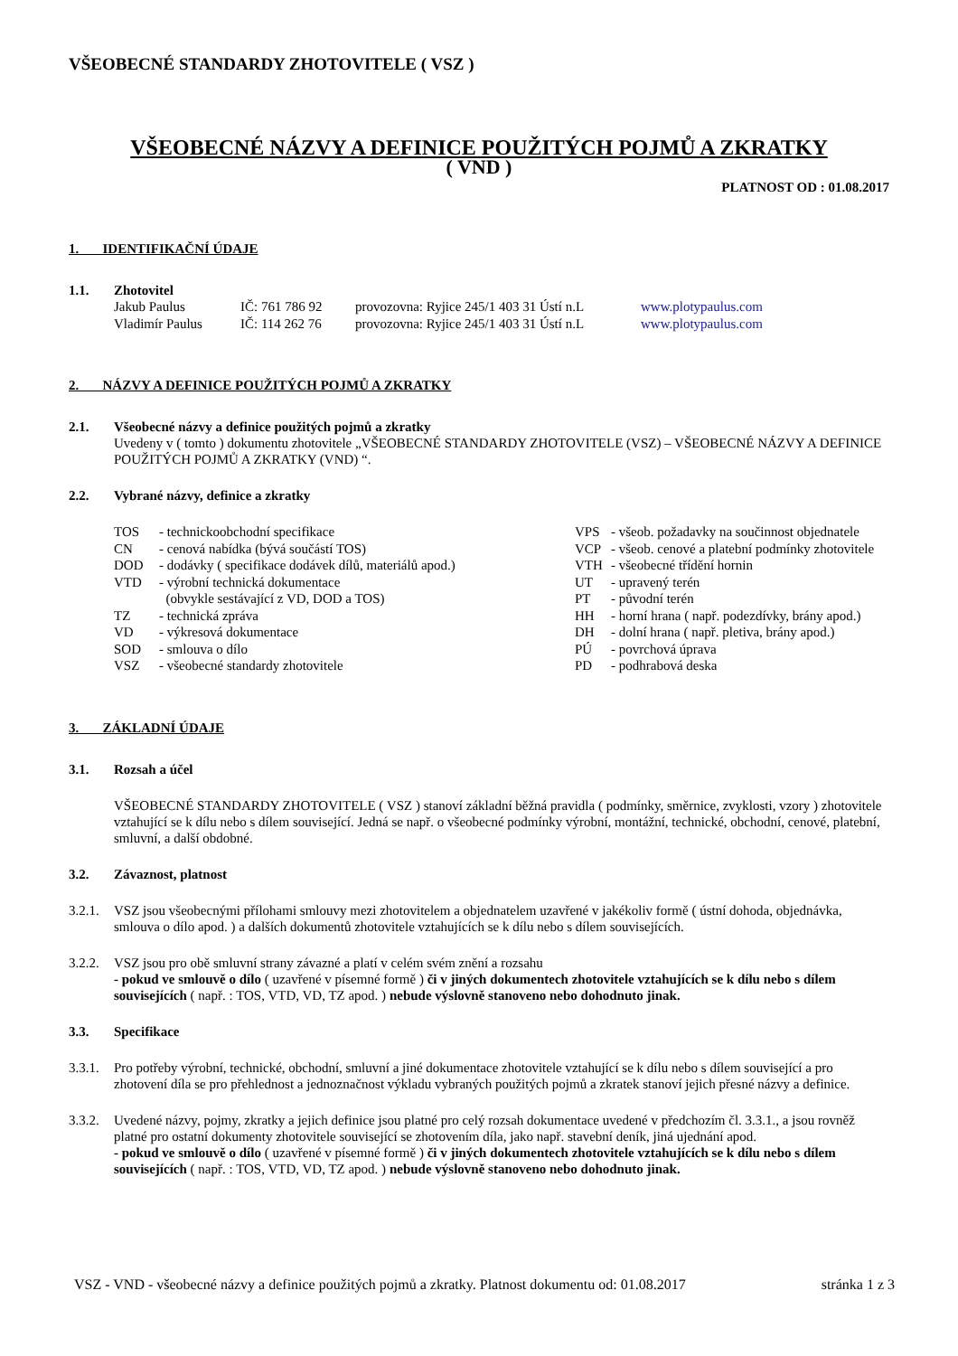VŠEOBECNÉ STANDARDY ZHOTOVITELE ( VSZ )
VŠEOBECNÉ NÁZVY A DEFINICE POUŽITÝCH POJMŮ A ZKRATKY
( VND )
PLATNOST OD : 01.08.2017
1. IDENTIFIKAČNÍ ÚDAJE
1.1. Zhotovitel
| Jakub Paulus | IČ: 761 786 92 | provozovna: Ryjice 245/1 403 31 Ústí n.L | www.plotypaulus.com |
| Vladimír Paulus | IČ: 114 262 76 | provozovna: Ryjice 245/1 403 31 Ústí n.L | www.plotypaulus.com |
2. NÁZVY A DEFINICE POUŽITÝCH POJMŮ A ZKRATKY
2.1. Všeobecné názvy a definice použitých pojmů a zkratky
Uvedeny v ( tomto ) dokumentu zhotovitele „VŠEOBECNÉ STANDARDY ZHOTOVITELE (VSZ) – VŠEOBECNÉ NÁZVY A DEFINICE POUŽITÝCH POJMŮ A ZKRATKY (VND) “.
2.2. Vybrané názvy, definice a zkratky
| TOS | - technickoobchodní specifikace |
| CN | - cenová nabídka (bývá součástí TOS) |
| DOD | - dodávky ( specifikace dodávek dílů, materiálů apod.) |
| VTD | - výrobní technická dokumentace (obvykle sestávající z VD, DOD a TOS) |
| TZ | - technická zpráva |
| VD | - výkresová dokumentace |
| SOD | - smlouva o dílo |
| VSZ | - všeobecné standardy zhotovitele |
| VPS | - všeob. požadavky na součinnost objednatele |
| VCP | - všeob. cenové a platební podmínky zhotovitele |
| VTH | - všeobecné třídění hornin |
| UT | - upravený terén |
| PT | - původní terén |
| HH | - horní hrana ( např. podezdívky, brány apod.) |
| DH | - dolní hrana ( např. pletiva, brány apod.) |
| PÚ | - povrchová úprava |
| PD | - podhrabová deska |
3. ZÁKLADNÍ ÚDAJE
3.1. Rozsah a účel
VŠEOBECNÉ STANDARDY ZHOTOVITELE ( VSZ ) stanoví základní běžná pravidla ( podmínky, směrnice, zvyklosti, vzory ) zhotovitele vztahující se k dílu nebo s dílem související. Jedná se např. o všeobecné podmínky výrobní, montážní, technické, obchodní, cenové, platební, smluvní, a další obdobné.
3.2. Závaznost, platnost
3.2.1.
VSZ jsou všeobecnými přílohami smlouvy mezi zhotovitelem a objednatelem uzavřené v jakékoliv formě ( ústní dohoda, objednávka, smlouva o dílo apod. ) a dalších dokumentů zhotovitele vztahujících se k dílu nebo s dílem souvisejících.
3.2.2.
VSZ jsou pro obě smluvní strany závazné a platí v celém svém znění a rozsahu
- pokud ve smlouvě o dílo ( uzavřené v písemné formě ) či v jiných dokumentech zhotovitele vztahujících se k dílu nebo s dílem souvisejících ( např. : TOS, VTD, VD, TZ apod. ) nebude výslovně stanoveno nebo dohodnuto jinak.
3.3. Specifikace
3.3.1.
Pro potřeby výrobní, technické, obchodní, smluvní a jiné dokumentace zhotovitele vztahující se k dílu nebo s dílem související a pro zhotovení díla se pro přehlednost a jednoznačnost výkladu vybraných použitých pojmů a zkratek stanoví jejich přesné názvy a definice.
3.3.2.
Uvedené názvy, pojmy, zkratky a jejich definice jsou platné pro celý rozsah dokumentace uvedené v předchozím čl. 3.3.1., a jsou rovněž platné pro ostatní dokumenty zhotovitele související se zhotovením díla, jako např. stavební deník, jiná ujednání apod.
- pokud ve smlouvě o dílo ( uzavřené v písemné formě ) či v jiných dokumentech zhotovitele vztahujících se k dílu nebo s dílem souvisejících ( např. : TOS, VTD, VD, TZ apod. ) nebude výslovně stanoveno nebo dohodnuto jinak.
VSZ - VND - všeobecné názvy a definice použitých pojmů a zkratky. Platnost dokumentu od: 01.08.2017 stránka 1 z 3